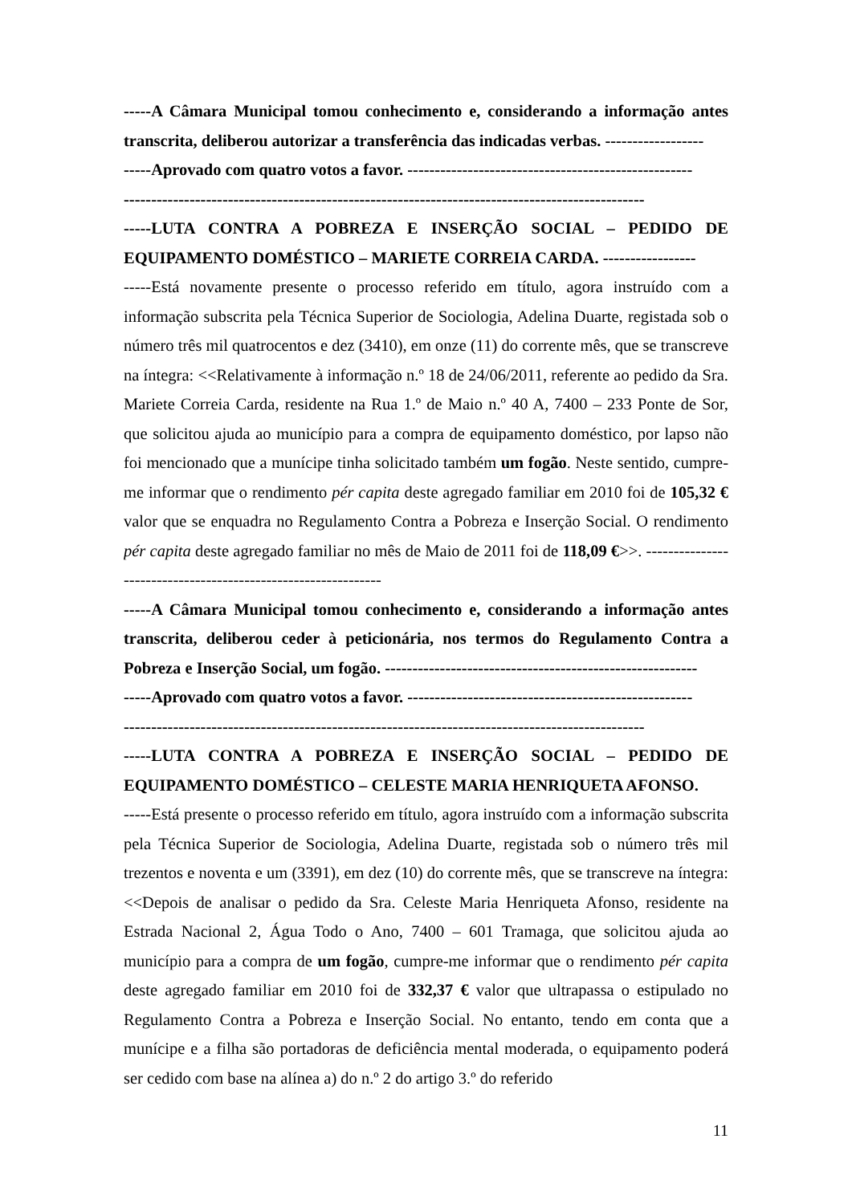-----A Câmara Municipal tomou conhecimento e, considerando a informação antes transcrita, deliberou autorizar a transferência das indicadas verbas. ------------------
-----Aprovado com quatro votos a favor. ----------------------------------------------------
-----------------------------------------------------------------------------------------------
-----LUTA CONTRA A POBREZA E INSERÇÃO SOCIAL – PEDIDO DE EQUIPAMENTO DOMÉSTICO – MARIETE CORREIA CARDA. -----------------
-----Está novamente presente o processo referido em título, agora instruído com a informação subscrita pela Técnica Superior de Sociologia, Adelina Duarte, registada sob o número três mil quatrocentos e dez (3410), em onze (11) do corrente mês, que se transcreve na íntegra: <<Relativamente à informação n.º 18 de 24/06/2011, referente ao pedido da Sra. Mariete Correia Carda, residente na Rua 1.º de Maio n.º 40 A, 7400 – 233 Ponte de Sor, que solicitou ajuda ao município para a compra de equipamento doméstico, por lapso não foi mencionado que a munícipe tinha solicitado também um fogão. Neste sentido, cumpre-me informar que o rendimento pér capita deste agregado familiar em 2010 foi de 105,32 € valor que se enquadra no Regulamento Contra a Pobreza e Inserção Social. O rendimento pér capita deste agregado familiar no mês de Maio de 2011 foi de 118,09 €>>. --------------------------------------------------------------
-----A Câmara Municipal tomou conhecimento e, considerando a informação antes transcrita, deliberou ceder à peticionária, nos termos do Regulamento Contra a Pobreza e Inserção Social, um fogão. ---------------------------------------------------------
-----Aprovado com quatro votos a favor. ----------------------------------------------------
-----------------------------------------------------------------------------------------------
-----LUTA CONTRA A POBREZA E INSERÇÃO SOCIAL – PEDIDO DE EQUIPAMENTO DOMÉSTICO – CELESTE MARIA HENRIQUETA AFONSO.
-----Está presente o processo referido em título, agora instruído com a informação subscrita pela Técnica Superior de Sociologia, Adelina Duarte, registada sob o número três mil trezentos e noventa e um (3391), em dez (10) do corrente mês, que se transcreve na íntegra: <<Depois de analisar o pedido da Sra. Celeste Maria Henriqueta Afonso, residente na Estrada Nacional 2, Água Todo o Ano, 7400 – 601 Tramaga, que solicitou ajuda ao município para a compra de um fogão, cumpre-me informar que o rendimento pér capita deste agregado familiar em 2010 foi de 332,37 € valor que ultrapassa o estipulado no Regulamento Contra a Pobreza e Inserção Social. No entanto, tendo em conta que a munícipe e a filha são portadoras de deficiência mental moderada, o equipamento poderá ser cedido com base na alínea a) do n.º 2 do artigo 3.º do referido
11